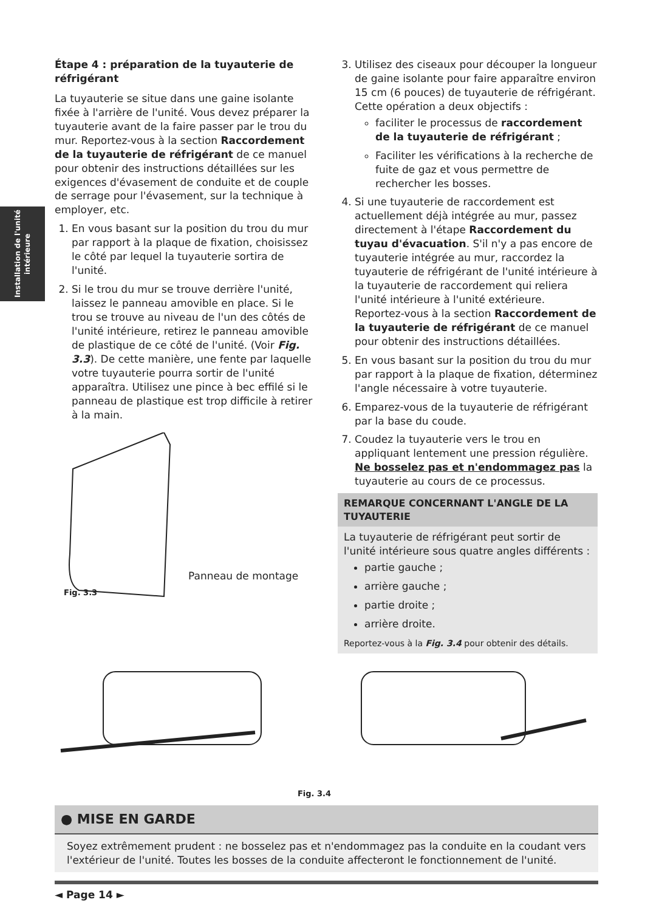Installation de l'unité intérieure
Étape 4 : préparation de la tuyauterie de réfrigérant
La tuyauterie se situe dans une gaine isolante fixée à l'arrière de l'unité. Vous devez préparer la tuyauterie avant de la faire passer par le trou du mur. Reportez-vous à la section Raccordement de la tuyauterie de réfrigérant de ce manuel pour obtenir des instructions détaillées sur les exigences d'évasement de conduite et de couple de serrage pour l'évasement, sur la technique à employer, etc.
1. En vous basant sur la position du trou du mur par rapport à la plaque de fixation, choisissez le côté par lequel la tuyauterie sortira de l'unité.
2. Si le trou du mur se trouve derrière l'unité, laissez le panneau amovible en place. Si le trou se trouve au niveau de l'un des côtés de l'unité intérieure, retirez le panneau amovible de plastique de ce côté de l'unité. (Voir Fig. 3.3). De cette manière, une fente par laquelle votre tuyauterie pourra sortir de l'unité apparaîtra. Utilisez une pince à bec effilé si le panneau de plastique est trop difficile à retirer à la main.
Panneau de montage
Fig. 3.3
3. Utilisez des ciseaux pour découper la longueur de gaine isolante pour faire apparaître environ 15 cm (6 pouces) de tuyauterie de réfrigérant. Cette opération a deux objectifs :
faciliter le processus de raccordement de la tuyauterie de réfrigérant ;
Faciliter les vérifications à la recherche de fuite de gaz et vous permettre de rechercher les bosses.
4. Si une tuyauterie de raccordement est actuellement déjà intégrée au mur, passez directement à l'étape Raccordement du tuyau d'évacuation. S'il n'y a pas encore de tuyauterie intégrée au mur, raccordez la tuyauterie de réfrigérant de l'unité intérieure à la tuyauterie de raccordement qui reliera l'unité intérieure à l'unité extérieure. Reportez-vous à la section Raccordement de la tuyauterie de réfrigérant de ce manuel pour obtenir des instructions détaillées.
5. En vous basant sur la position du trou du mur par rapport à la plaque de fixation, déterminez l'angle nécessaire à votre tuyauterie.
6. Emparez-vous de la tuyauterie de réfrigérant par la base du coude.
7. Coudez la tuyauterie vers le trou en appliquant lentement une pression régulière. Ne bosselez pas et n'endommagez pas la tuyauterie au cours de ce processus.
REMARQUE CONCERNANT L'ANGLE DE LA TUYAUTERIE
La tuyauterie de réfrigérant peut sortir de l'unité intérieure sous quatre angles différents :
partie gauche ;
arrière gauche ;
partie droite ;
arrière droite.
Reportez-vous à la Fig. 3.4 pour obtenir des détails.
Fig. 3.4
● MISE EN GARDE
Soyez extrêmement prudent : ne bosselez pas et n'endommagez pas la conduite en la coudant vers l'extérieur de l'unité. Toutes les bosses de la conduite affecteront le fonctionnement de l'unité.
◄ Page 14 ►